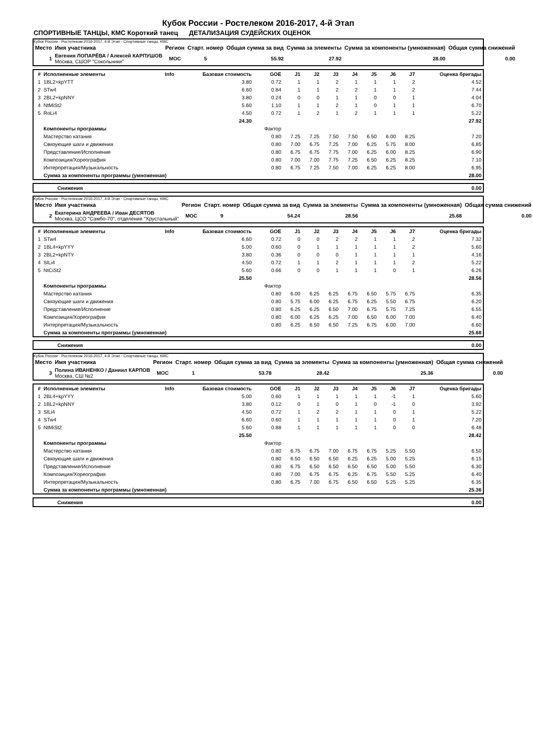Кубок России - Ростелеком 2016-2017, 4-й Этап
СПОРТИВНЫЕ ТАНЦЫ, КМС Короткий танец ДЕТАЛИЗАЦИЯ СУДЕЙСКИХ ОЦЕНОК
Кубок России - Ростелеком 2016-2017, 4-й Этап - Спортивные танцы, КМС
| Место | Имя участника | Регион | Старт. номер | Общая сумма за вид | Сумма за элементы | Сумма за компоненты (умноженная) | Общая сумма снижений |
| --- | --- | --- | --- | --- | --- | --- | --- |
| 1 | Евгения ЛОПАРЁВА / Алексей КАРПУШОВ Москва, СШОР "Сокольники" | MOC | 5 | 55.92 | 27.92 | 28.00 | 0.00 |
| # | Исполненные элементы | Info | Базовая стоимость | GOE | J1 | J2 | J3 | J4 | J5 | J6 | J7 | Оценка бригады |
| --- | --- | --- | --- | --- | --- | --- | --- | --- | --- | --- | --- | --- |
| 1 | 1BL2+kpYTT | | 3.80 | 0.72 | 1 | 1 | 2 | 1 | 1 | 1 | 2 | 4.52 |
| 2 | STw4 | | 6.60 | 0.84 | 1 | 1 | 2 | 2 | 1 | 1 | 2 | 7.44 |
| 3 | 2BL2+kpNNY | | 3.80 | 0.24 | 0 | 0 | 1 | 1 | 0 | 0 | 1 | 4.04 |
| 4 | NtMiSt2 | | 5.60 | 1.10 | 1 | 1 | 2 | 1 | 0 | 1 | 1 | 6.70 |
| 5 | RoLi4 | | 4.50 | 0.72 | 1 | 2 | 1 | 2 | 1 | 1 | 1 | 5.22 |
| | | | 24.30 | | | | | | | | | 27.92 |
| | Компоненты программы | | | Фактор | | | | | | | | |
| | Мастерство катания | | | 0.80 | 7.25 | 7.25 | 7.50 | 7.50 | 6.50 | 6.00 | 8.25 | 7.20 |
| | Связующие шаги и движения | | | 0.80 | 7.00 | 6.75 | 7.25 | 7.00 | 6.25 | 5.75 | 8.00 | 6.85 |
| | Представление/Исполнение | | | 0.80 | 6.75 | 6.75 | 7.75 | 7.00 | 6.25 | 6.00 | 8.25 | 6.90 |
| | Композиция/Хореография | | | 0.80 | 7.00 | 7.00 | 7.75 | 7.25 | 6.50 | 6.25 | 8.25 | 7.10 |
| | Интерпретация/Музыкальность | | | 0.80 | 6.75 | 7.25 | 7.50 | 7.00 | 6.25 | 6.25 | 8.00 | 6.95 |
| | Сумма за компоненты программы (умноженная) | | | | | | | | | | | 28.00 |
| | Снижения | 0.00 |
Кубок России - Ростелеком 2016-2017, 4-й Этап - Спортивные танцы, КМС
| Место | Имя участника | Регион | Старт. номер | Общая сумма за вид | Сумма за элементы | Сумма за компоненты (умноженная) | Общая сумма снижений |
| --- | --- | --- | --- | --- | --- | --- | --- |
| 2 | Екатерина АНДРЕЕВА / Иван ДЕСЯТОВ Москва, ЦСО "Самбо-70", отделение "Хрустальный" | MOC | 9 | 54.24 | 28.56 | 25.68 | 0.00 |
| # | Исполненные элементы | Info | Базовая стоимость | GOE | J1 | J2 | J3 | J4 | J5 | J6 | J7 | Оценка бригады |
| --- | --- | --- | --- | --- | --- | --- | --- | --- | --- | --- | --- | --- |
| 1 | STw4 | | 6.60 | 0.72 | 0 | 0 | 2 | 2 | 1 | 1 | 2 | 7.32 |
| 2 | 1BL4+kpYYY | | 5.00 | 0.60 | 0 | 1 | 1 | 1 | 1 | 1 | 2 | 5.60 |
| 3 | 2BL2+kpNTY | | 3.80 | 0.36 | 0 | 0 | 0 | 1 | 1 | 1 | 1 | 4.16 |
| 4 | SlLi4 | | 4.50 | 0.72 | 1 | 1 | 2 | 1 | 1 | 1 | 2 | 5.22 |
| 5 | NtCiSt2 | | 5.60 | 0.66 | 0 | 0 | 1 | 1 | 1 | 0 | 1 | 6.26 |
| | | | 25.50 | | | | | | | | | 28.56 |
| | Компоненты программы | | | Фактор | | | | | | | | |
| | Мастерство катания | | | 0.80 | 6.00 | 6.25 | 6.25 | 6.75 | 6.50 | 5.75 | 6.75 | 6.35 |
| | Связующие шаги и движения | | | 0.80 | 5.75 | 6.00 | 6.25 | 6.75 | 6.25 | 5.50 | 6.75 | 6.20 |
| | Представление/Исполнение | | | 0.80 | 6.25 | 6.25 | 6.50 | 7.00 | 6.75 | 5.75 | 7.25 | 6.55 |
| | Композиция/Хореография | | | 0.80 | 6.00 | 6.25 | 6.25 | 7.00 | 6.50 | 6.00 | 7.00 | 6.40 |
| | Интерпретация/Музыкальность | | | 0.80 | 6.25 | 6.50 | 6.50 | 7.25 | 6.75 | 6.00 | 7.00 | 6.60 |
| | Сумма за компоненты программы (умноженная) | | | | | | | | | | | 25.68 |
| | Снижения | 0.00 |
Кубок России - Ростелеком 2016-2017, 4-й Этап - Спортивные танцы, КМС
| Место | Имя участника | Регион | Старт. номер | Общая сумма за вид | Сумма за элементы | Сумма за компоненты (умноженная) | Общая сумма снижений |
| --- | --- | --- | --- | --- | --- | --- | --- |
| 3 | Полина ИВАНЕНКО / Даниил КАРПОВ Москва, СШ №2 | MOC | 1 | 53.78 | 28.42 | 25.36 | 0.00 |
| # | Исполненные элементы | Info | Базовая стоимость | GOE | J1 | J2 | J3 | J4 | J5 | J6 | J7 | Оценка бригады |
| --- | --- | --- | --- | --- | --- | --- | --- | --- | --- | --- | --- | --- |
| 1 | 2BL4+kpYYY | | 5.00 | 0.60 | 1 | 1 | 1 | 1 | 1 | -1 | 1 | 5.60 |
| 2 | 1BL2+kpNNY | | 3.80 | 0.12 | 0 | 1 | 0 | 1 | 0 | -1 | 0 | 3.92 |
| 3 | SlLi4 | | 4.50 | 0.72 | 1 | 2 | 2 | 1 | 1 | 0 | 1 | 5.22 |
| 4 | STw4 | | 6.60 | 0.60 | 1 | 1 | 1 | 1 | 1 | 0 | 1 | 7.20 |
| 5 | NtMiSt2 | | 5.60 | 0.88 | 1 | 1 | 1 | 1 | 1 | 0 | 0 | 6.48 |
| | | | 25.50 | | | | | | | | | 28.42 |
| | Компоненты программы | | | Фактор | | | | | | | | |
| | Мастерство катания | | | 0.80 | 6.75 | 6.75 | 7.00 | 6.75 | 6.75 | 5.25 | 5.50 | 6.50 |
| | Связующие шаги и движения | | | 0.80 | 6.50 | 6.50 | 6.50 | 6.25 | 6.25 | 5.00 | 5.25 | 6.15 |
| | Представление/Исполнение | | | 0.80 | 6.75 | 6.50 | 6.50 | 6.50 | 6.50 | 5.00 | 5.50 | 6.30 |
| | Композиция/Хореография | | | 0.80 | 7.00 | 6.75 | 6.75 | 6.25 | 6.75 | 5.50 | 5.25 | 6.40 |
| | Интерпретация/Музыкальность | | | 0.80 | 6.75 | 7.00 | 6.75 | 6.50 | 6.50 | 5.25 | 5.25 | 6.35 |
| | Сумма за компоненты программы (умноженная) | | | | | | | | | | | 25.36 |
| | Снижения | 0.00 |